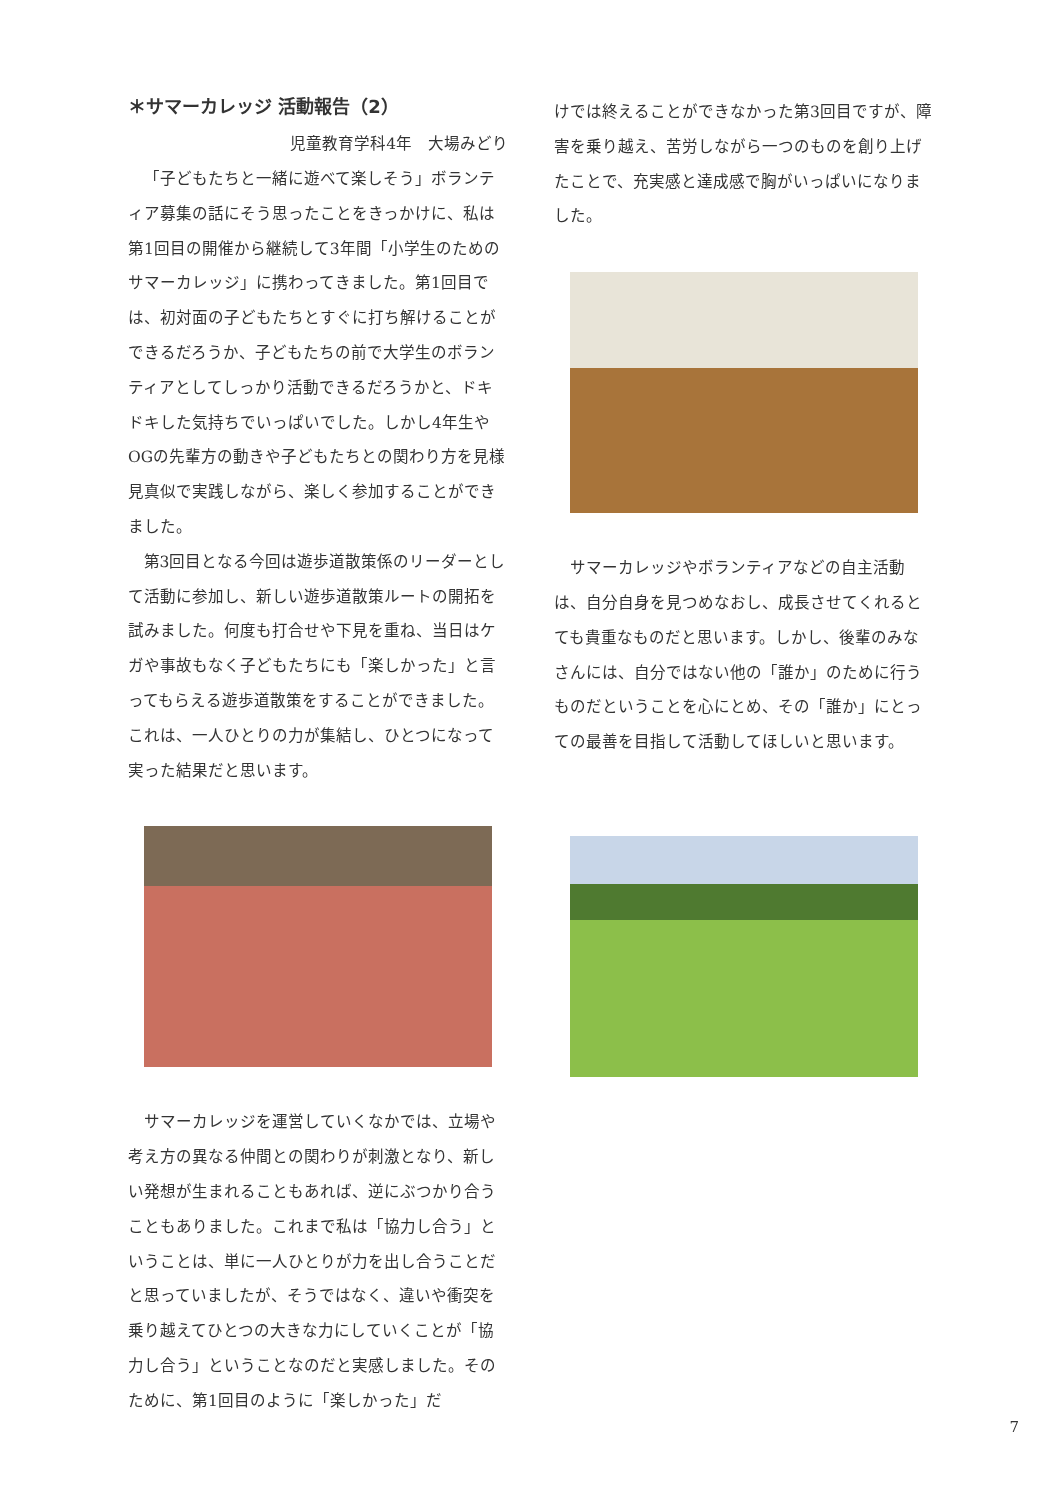＊サマーカレッジ 活動報告（2）
児童教育学科4年　大場みどり
「子どもたちと一緒に遊べて楽しそう」ボランティア募集の話にそう思ったことをきっかけに、私は第1回目の開催から継続して3年間「小学生のためのサマーカレッジ」に携わってきました。第1回目では、初対面の子どもたちとすぐに打ち解けることができるだろうか、子どもたちの前で大学生のボランティアとしてしっかり活動できるだろうかと、ドキドキした気持ちでいっぱいでした。しかし4年生やOGの先輩方の動きや子どもたちとの関わり方を見様見真似で実践しながら、楽しく参加することができました。
第3回目となる今回は遊歩道散策係のリーダーとして活動に参加し、新しい遊歩道散策ルートの開拓を試みました。何度も打合せや下見を重ね、当日はケガや事故もなく子どもたちにも「楽しかった」と言ってもらえる遊歩道散策をすることができました。これは、一人ひとりの力が集結し、ひとつになって実った結果だと思います。
サマーカレッジを運営していくなかでは、立場や考え方の異なる仲間との関わりが刺激となり、新しい発想が生まれることもあれば、逆にぶつかり合うこともありました。これまで私は「協力し合う」ということは、単に一人ひとりが力を出し合うことだと思っていましたが、そうではなく、違いや衝突を乗り越えてひとつの大きな力にしていくことが「協力し合う」ということなのだと実感しました。そのために、第1回目のように「楽しかった」だ
けでは終えることができなかった第3回目ですが、障害を乗り越え、苦労しながら一つのものを創り上げたことで、充実感と達成感で胸がいっぱいになりました。
サマーカレッジやボランティアなどの自主活動は、自分自身を見つめなおし、成長させてくれるとても貴重なものだと思います。しかし、後輩のみなさんには、自分ではない他の「誰か」のために行うものだということを心にとめ、その「誰か」にとっての最善を目指して活動してほしいと思います。
7